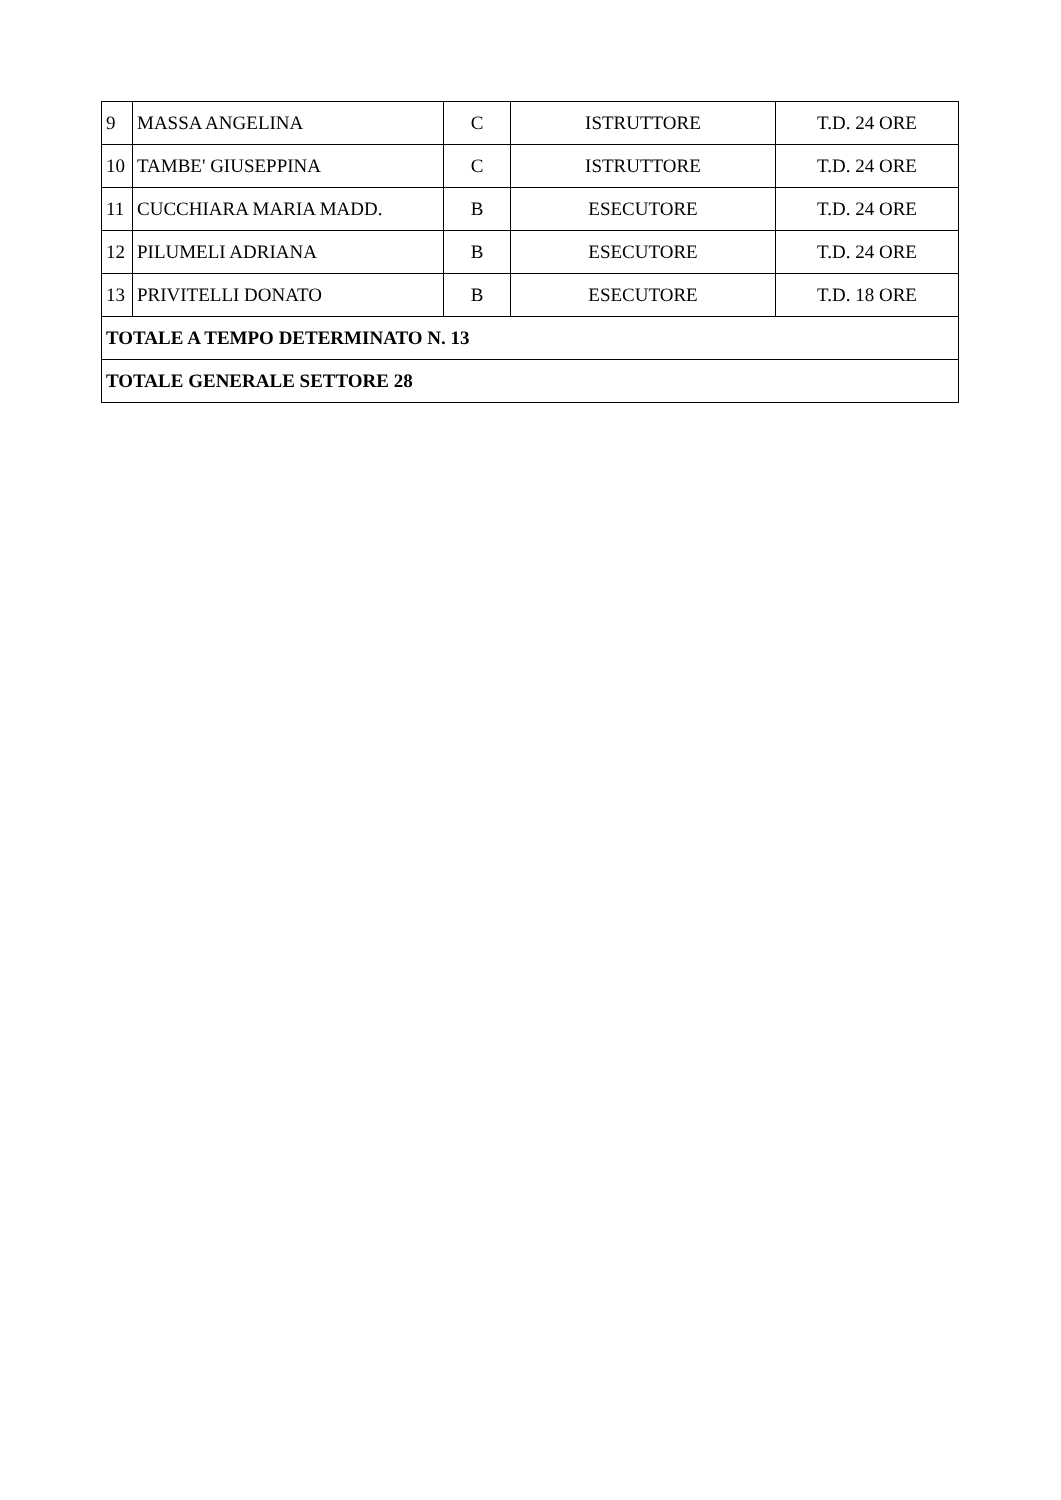| 9 | MASSA ANGELINA | C | ISTRUTTORE | T.D. 24 ORE |
| 10 | TAMBE' GIUSEPPINA | C | ISTRUTTORE | T.D. 24 ORE |
| 11 | CUCCHIARA MARIA MADD. | B | ESECUTORE | T.D. 24 ORE |
| 12 | PILUMELI ADRIANA | B | ESECUTORE | T.D. 24 ORE |
| 13 | PRIVITELLI DONATO | B | ESECUTORE | T.D. 18 ORE |
| TOTALE A TEMPO DETERMINATO N. 13 | | | | |
| TOTALE GENERALE SETTORE 28 | | | | |